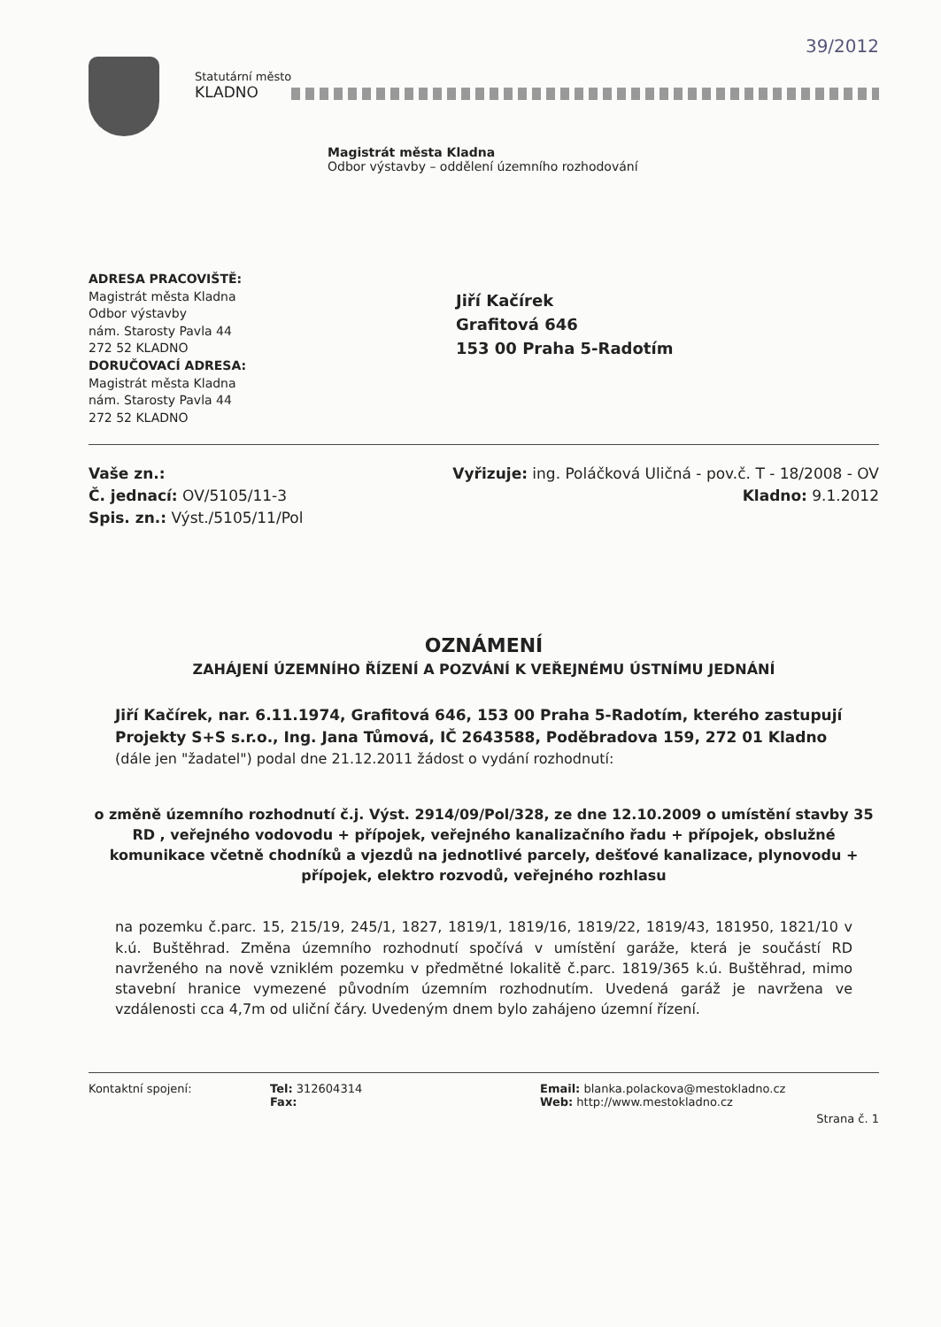39/2012
Statutární město
KLADNO
Magistrát města Kladna
Odbor výstavby – oddělení územního rozhodování
ADRESA PRACOVIŠTĚ:
Magistrát města Kladna
Odbor výstavby
nám. Starosty Pavla 44
272 52 KLADNO
DORUČOVACÍ ADRESA:
Magistrát města Kladna
nám. Starosty Pavla 44
272 52 KLADNO
Jiří Kačírek
Grafitová 646
153 00 Praha 5-Radotím
Vaše zn.:
Č. jednací: OV/5105/11-3
Spis. zn.: Výst./5105/11/Pol
Vyřizuje: ing. Poláčková Uličná - pov.č. T - 18/2008 - OV
Kladno: 9.1.2012
OZNÁMENÍ
ZAHÁJENÍ ÚZEMNÍHO ŘÍZENÍ A POZVÁNÍ K VEŘEJNÉMU ÚSTNÍMU JEDNÁNÍ
Jiří Kačírek, nar. 6.11.1974, Grafitová 646, 153 00 Praha 5-Radotím, kterého zastupují Projekty S+S s.r.o., Ing. Jana Tůmová, IČ 2643588, Poděbradova 159, 272 01 Kladno
(dále jen "žadatel") podal dne 21.12.2011 žádost o vydání rozhodnutí:
o změně územního rozhodnutí č.j. Výst. 2914/09/Pol/328, ze dne 12.10.2009 o umístění stavby 35 RD , veřejného vodovodu + přípojek, veřejného kanalizačního řadu + přípojek, obslužné komunikace včetně chodníků a vjezdů na jednotlivé parcely, dešťové kanalizace, plynovodu + přípojek, elektro rozvodů, veřejného rozhlasu
na pozemku č.parc. 15, 215/19, 245/1, 1827, 1819/1, 1819/16, 1819/22, 1819/43, 181950, 1821/10 v k.ú. Buštěhrad. Změna územního rozhodnutí spočívá v umístění garáže, která je součástí RD navrženého na nově vzniklém pozemku v předmětné lokalitě č.parc. 1819/365 k.ú. Buštěhrad, mimo stavební hranice vymezené původním územním rozhodnutím. Uvedená garáž je navržena ve vzdálenosti cca 4,7m od uliční čáry. Uvedeným dnem bylo zahájeno územní řízení.
Kontaktní spojení: Tel: 312604314
Fax:
Email: blanka.polackova@mestokladno.cz
Web: http://www.mestokladno.cz
Strana č. 1